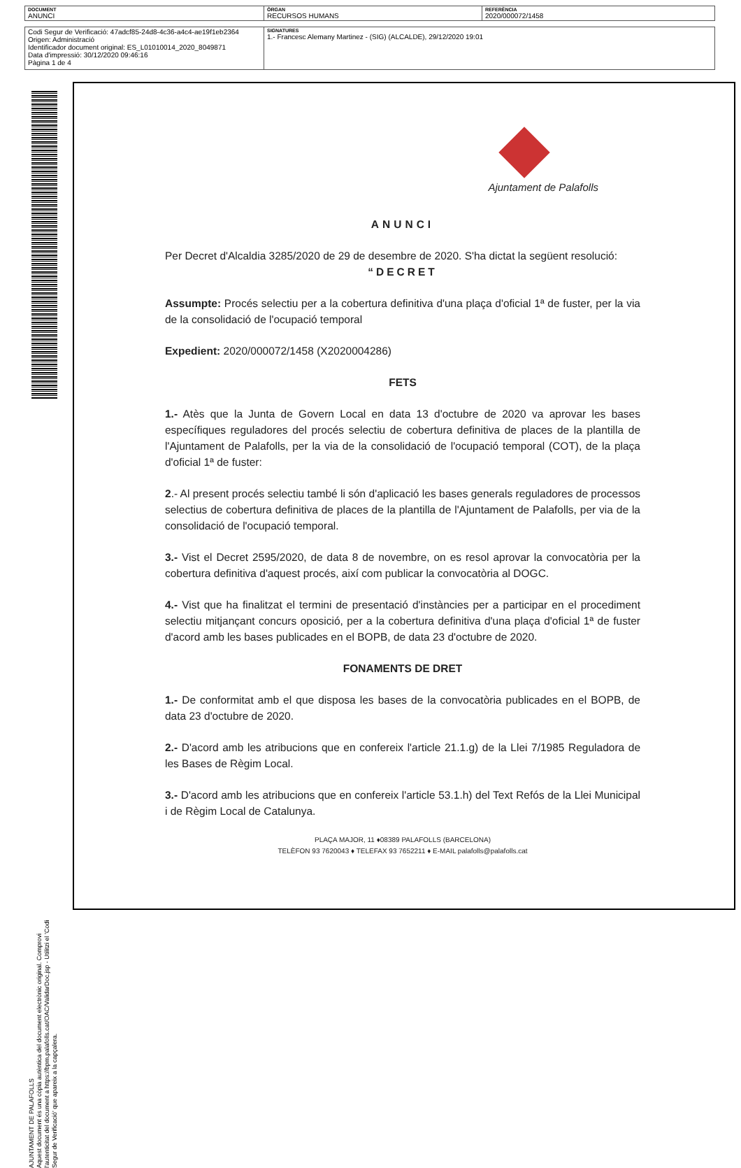| DOCUMENT ANUNCI | ÒRGAN RECURSOS HUMANS | REFERÈNCIA 2020/000072/1458 |
| Codi Segur de Verificació: 47adcf85-24d8-4c36-a4c4-ae19f1eb2364 Origen: Administració Identificador document original: ES_L01010014_2020_8049871 Data d'impressió: 30/12/2020 09:46:16 Pàgina 1 de 4 | SIGNATURES 1.- Francesc Alemany Martinez - (SIG) (ALCALDE), 29/12/2020 19:01 |
AJUNTAMENT DE PALAFOLLS
Aquest document és una còpia autèntica del document electrònic original. Comprovi l'autenticitat del document a https://bpm.palafolls.cat/OAC/ValidarDoc.jsp - Utilitzi el 'Codi Segur de Verificació' que apareix a la capçalera.
Ajuntament de Palafolls
ANUNCI
Per Decret d'Alcaldia 3285/2020 de 29 de desembre de 2020. S'ha dictat la següent resolució:
“DECRET
Assumpte: Procés selectiu per a la cobertura definitiva d'una plaça d'oficial 1ª de fuster, per la via de la consolidació de l'ocupació temporal
Expedient: 2020/000072/1458 (X2020004286)
FETS
1.- Atès que la Junta de Govern Local en data 13 d'octubre de 2020 va aprovar les bases específiques reguladores del procés selectiu de cobertura definitiva de places de la plantilla de l'Ajuntament de Palafolls, per la via de la consolidació de l'ocupació temporal (COT), de la plaça d'oficial 1ª de fuster:
2.- Al present procés selectiu també li són d'aplicació les bases generals reguladores de processos selectius de cobertura definitiva de places de la plantilla de l'Ajuntament de Palafolls, per via de la consolidació de l'ocupació temporal.
3.- Vist el Decret 2595/2020, de data 8 de novembre, on es resol aprovar la convocatòria per la cobertura definitiva d'aquest procés, així com publicar la convocatòria al DOGC.
4.- Vist que ha finalitzat el termini de presentació d'instàncies per a participar en el procediment selectiu mitjançant concurs oposició, per a la cobertura definitiva d'una plaça d'oficial 1ª de fuster d'acord amb les bases publicades en el BOPB, de data 23 d'octubre de 2020.
FONAMENTS DE DRET
1.- De conformitat amb el que disposa les bases de la convocatòria publicades en el BOPB, de data 23 d'octubre de 2020.
2.- D'acord amb les atribucions que en confereix l'article 21.1.g) de la Llei 7/1985 Reguladora de les Bases de Règim Local.
3.- D'acord amb les atribucions que en confereix l'article 53.1.h) del Text Refós de la Llei Municipal i de Règim Local de Catalunya.
PLAÇA MAJOR, 11 ♦08389 PALAFOLLS (BARCELONA)
TELÈFON 93 7620043 ♦ TELEFAX 93 7652211 ♦ E-MAIL palafolls@palafolls.cat